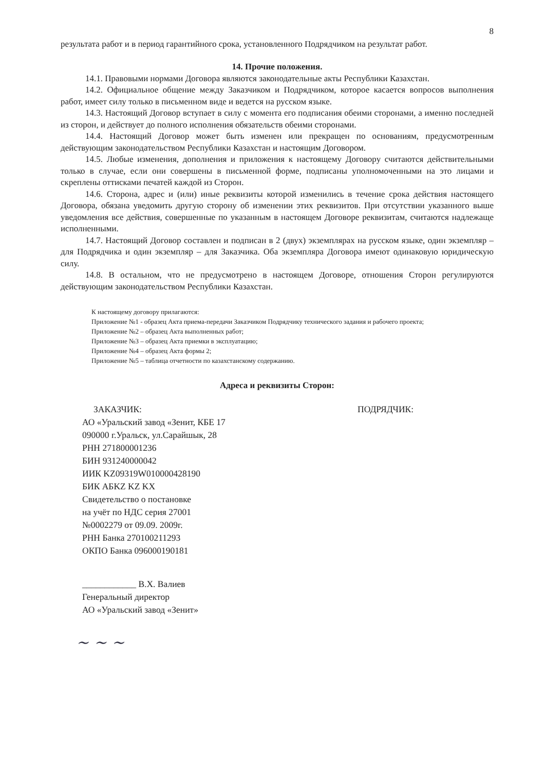8
результата работ и в период гарантийного срока, установленного Подрядчиком на результат работ.
14. Прочие положения.
14.1. Правовыми нормами Договора являются законодательные акты Республики Казахстан.
14.2. Официальное общение между Заказчиком и Подрядчиком, которое касается вопросов выполнения работ, имеет силу только в письменном виде и ведется на русском языке.
14.3. Настоящий Договор вступает в силу с момента его подписания обеими сторонами, а именно последней из сторон, и действует до полного исполнения обязательств обеими сторонами.
14.4. Настоящий Договор может быть изменен или прекращен по основаниям, предусмотренным действующим законодательством Республики Казахстан и настоящим Договором.
14.5. Любые изменения, дополнения и приложения к настоящему Договору считаются действительными только в случае, если они совершены в письменной форме, подписаны уполномоченными на это лицами и скреплены оттисками печатей каждой из Сторон.
14.6. Сторона, адрес и (или) иные реквизиты которой изменились в течение срока действия настоящего Договора, обязана уведомить другую сторону об изменении этих реквизитов. При отсутствии указанного выше уведомления все действия, совершенные по указанным в настоящем Договоре реквизитам, считаются надлежаще исполненными.
14.7. Настоящий Договор составлен и подписан в 2 (двух) экземплярах на русском языке, один экземпляр – для Подрядчика и один экземпляр – для Заказчика. Оба экземпляра Договора имеют одинаковую юридическую силу.
14.8. В остальном, что не предусмотрено в настоящем Договоре, отношения Сторон регулируются действующим законодательством Республики Казахстан.
К настоящему договору прилагаются:
Приложение №1 - образец Акта приема-передачи Заказчиком Подрядчику технического задания и рабочего проекта;
Приложение №2 – образец Акта выполненных работ;
Приложение №3 – образец Акта приемки в эксплуатацию;
Приложение №4 – образец Акта формы 2;
Приложение №5 – таблица отчетности по казахстанскому содержанию.
Адреса и реквизиты Сторон:
ЗАКАЗЧИК:
АО «Уральский завод «Зенит, КБЕ 17
090000 г.Уральск, ул.Сарайшык, 28
РНН 271800001236
БИН 931240000042
ИИК KZ09319W010000428190
БИК АБKZ KZ KX
Свидетельство о постановке
на учёт по НДС серия 27001
№0002279 от 09.09. 2009г.
РНН Банка 270100211293
ОКПО Банка 096000190181
____________ В.Х. Валиев
Генеральный директор
АО «Уральский завод «Зенит»
ПОДРЯДЧИК:
~ ~ ~